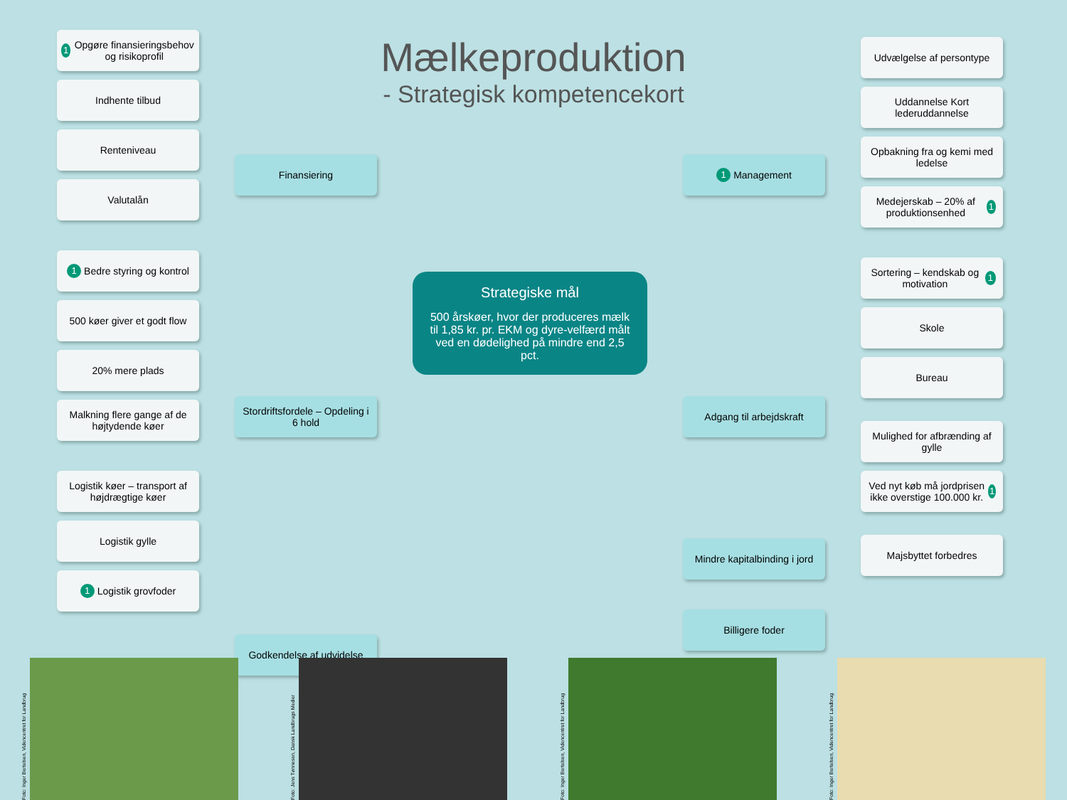Mælkeproduktion
- Strategisk kompetencekort
1 Opgøre finansieringsbehov og risikoprofil
Indhente tilbud
Renteniveau
Valutalån
1 Bedre styring og kontrol
500 køer giver et godt flow
20% mere plads
Malkning flere gange af de højtydende køer
Logistik køer – transport af højdrægtige køer
Logistik gylle
1 Logistik grovfoder
Finansiering
Stordriftsfordele – Opdeling i 6 hold
Godkendelse af udvidelse
Strategiske mål
500 årskøer, hvor der produceres mælk til 1,85 kr. pr. EKM og dyre-velfærd målt ved en dødelighed på mindre end 2,5 pct.
1 Management
Adgang til arbejdskraft
Mindre kapitalbinding i jord
Billigere foder
Udvælgelse af persontype
Uddannelse Kort lederuddannelse
Opbakning fra og kemi med ledelse
Medejerskab – 20% af produktionsenhed 1
Sortering – kendskab og motivation 1
Skole
Bureau
Mulighed for afbrænding af gylle
Ved nyt køb må jordprisen ikke overstige 100.000 kr. 1
Majsbyttet forbedres
Foto: Inger Bertelsen, Videncentret for Landbrug
Foto: Jens Tønnesen, Dansk Landbrugs Medier
Foto: Inger Bertelsen, Videncentret for Landbrug
Foto: Inger Bertelsen, Videncentret for Landbrug